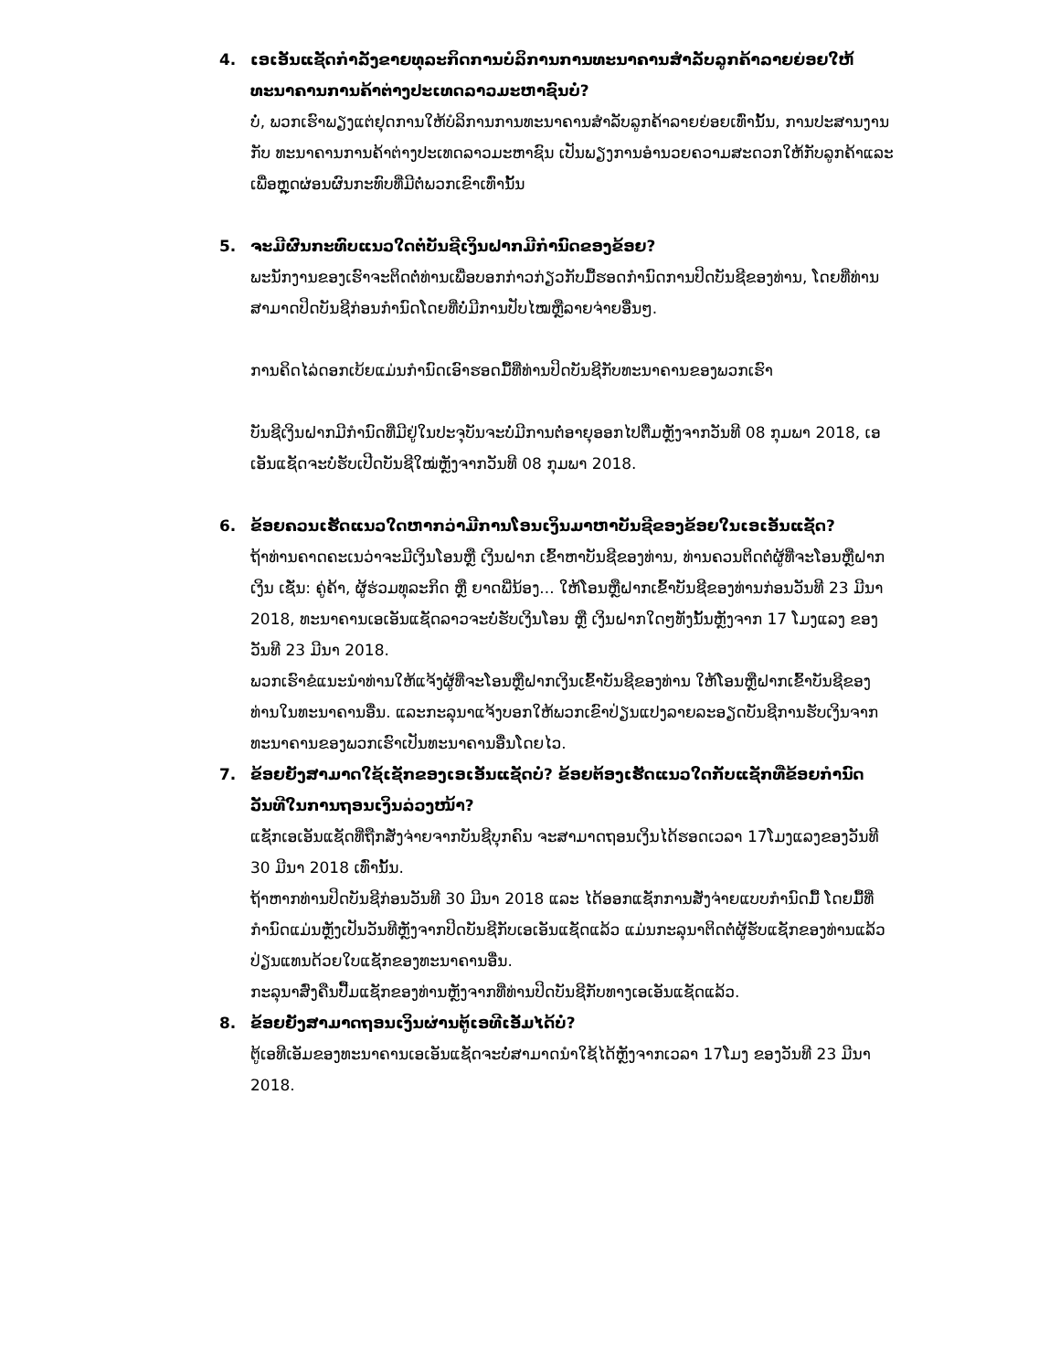4. ເອເອັນແຊັດກຳລັງຂາຍທຸລະກິດການບໍລິການການທະນາຄານສຳລັບລູກຄ້າລາຍຍ່ອຍໃຫ້ ທະນາຄານການຄ້າຕ່າງປະເທດລາວມະຫາຊົນບໍ່?
ບໍ່, ພວກເຮົາພຽງແຕ່ຢຸດການໃຫ້ບໍລິການການທະນາຄານສຳລັບລູກຄ້າລາຍຍ່ອຍເທົ່ານັ້ນ, ການປະສານງານກັບ ທະນາຄານການຄ້າຕ່າງປະເທດລາວມະຫາຊົນ ເປັນພຽງການອຳນວຍຄວາມສະດວກໃຫ້ກັບລູກຄ້າແລະເພື່ອຫຼຸດຜ່ອນຜົນກະທົບທີ່ມີຕໍ່ພວກເຂົາເທົ່ານັ້ນ
5. ຈະມີຜົນກະທົບແນວໃດຕໍ່ບັນຊີເງິນຝາກມີກຳນົດຂອງຂ້ອຍ?
ພະນັກງານຂອງເຮົາຈະຕິດຕໍ່ທ່ານເພື່ອບອກກ່າວກ່ຽວກັບມື້ຮອດກຳນົດການປິດບັນຊີຂອງທ່ານ, ໂດຍທີ່ທ່ານສາມາດປິດບັນຊີກ່ອນກຳນົດໂດຍທີ່ບໍ່ມີການປັບໄໝຫຼືລາຍຈ່າຍອື່ນໆ.
ການຄິດໄລ່ດອກເບ້ຍແມ່ນກຳນົດເອົາຮອດມື້ທີ່ທ່ານປິດບັນຊີກັບທະນາຄານຂອງພວກເຮົາ
ບັນຊີເງິນຝາກມີກຳນົດທີ່ມີຢູ່ໃນປະຈຸບັນຈະບໍ່ມີການຕໍ່ອາຍຸອອກໄປຕື່ມຫຼັງຈາກວັນທີ 08 ກຸມພາ 2018, ເອເອັນແຊັດຈະບໍ່ຮັບເປີດບັນຊີໃໝ່ຫຼັງຈາກວັນທີ 08 ກຸມພາ 2018.
6. ຂ້ອຍຄວນເຮັດແນວໃດຫາກວ່າມີການໂອນເງິນມາຫາບັນຊີຂອງຂ້ອຍໃນເອເອັນແຊັດ?
ຖ້າທ່ານຄາດຄະເນວ່າຈະມີເງິນໂອນຫຼື ເງິນຝາກ ເຂົ້າຫາບັນຊີຂອງທ່ານ, ທ່ານຄວນຕິດຕໍ່ຜູ້ທີ່ຈະໂອນຫຼືຝາກເງິນ ເຊັ່ນ: ຄູ່ຄ້າ, ຜູ້ຮ່ວມທຸລະກິດ ຫຼື ຍາດພີ່ນ້ອງ... ໃຫ້ໂອນຫຼືຝາກເຂົ້າບັນຊີຂອງທ່ານກ່ອນວັນທີ 23 ມີນາ 2018, ທະນາຄານເອເອັນແຊັດລາວຈະບໍ່ຮັບເງິນໂອນ ຫຼື ເງິນຝາກໃດໆທັງນັ້ນຫຼັງຈາກ 17 ໂມງແລງ ຂອງວັນທີ 23 ມີນາ 2018.
ພວກເຮົາຂໍແນະນຳທ່ານໃຫ້ແຈ້ງຜູ້ທີ່ຈະໂອນຫຼືຝາກເງິນເຂົ້າບັນຊີຂອງທ່ານ ໃຫ້ໂອນຫຼືຝາກເຂົ້າບັນຊີຂອງທ່ານໃນທະນາຄານອື່ນ. ແລະກະລຸນາແຈ້ງບອກໃຫ້ພວກເຂົາປ່ຽນແປງລາຍລະອຽດບັນຊີການຮັບເງິນຈາກທະນາຄານຂອງພວກເຮົາເປັນທະນາຄານອື່ນໂດຍໄວ.
7. ຂ້ອຍຍັງສາມາດໃຊ້ເຊັກຂອງເອເອັນແຊັດບໍ່? ຂ້ອຍຕ້ອງເຮັດແນວໃດກັບແຊັກທີ່ຂ້ອຍກຳນົດວັນທີໃນການຖອນເງິນລ່ວງໜ້າ?
ແຊັກເອເອັນແຊັດທີ່ຖືກສັ່ງຈ່າຍຈາກບັນຊີບຸກຄົນ ຈະສາມາດຖອນເງິນໄດ້ຮອດເວລາ 17ໂມງແລງຂອງວັນທີ 30 ມີນາ 2018 ເທົ່ານັ້ນ.
ຖ້າຫາກທ່ານປິດບັນຊີກ່ອນວັນທີ 30 ມີນາ 2018 ແລະ ໄດ້ອອກແຊັກການສັ່ງຈ່າຍແບບກຳນົດມື້ ໂດຍມື້ທີ່ກຳນົດແມ່ນຫຼັງເປັນວັນທີຫຼັງຈາກປິດບັນຊີກັບເອເອັນແຊັດແລ້ວ ແມ່ນກະລຸນາຕິດຕໍ່ຜູ້ຮັບແຊັກຂອງທ່ານແລ້ວປ່ຽນແທນດ້ວຍໃບແຊັກຂອງທະນາຄານອື່ນ.
ກະລຸນາສົ່ງຄືນປື້ມແຊັກຂອງທ່ານຫຼັງຈາກທີ່ທ່ານປິດບັນຊີກັບທາງເອເອັນແຊັດແລ້ວ.
8. ຂ້ອຍຍັງສາມາດຖອນເງິນຜ່ານຕູ້ເອທີເອັມໄດ້ບໍ່?
ຕູ້ເອທີເອັມຂອງທະນາຄານເອເອັນແຊັດຈະບໍ່ສາມາດນຳໃຊ້ໄດ້ຫຼັງຈາກເວລາ 17ໂມງ ຂອງວັນທີ 23 ມີນາ 2018.